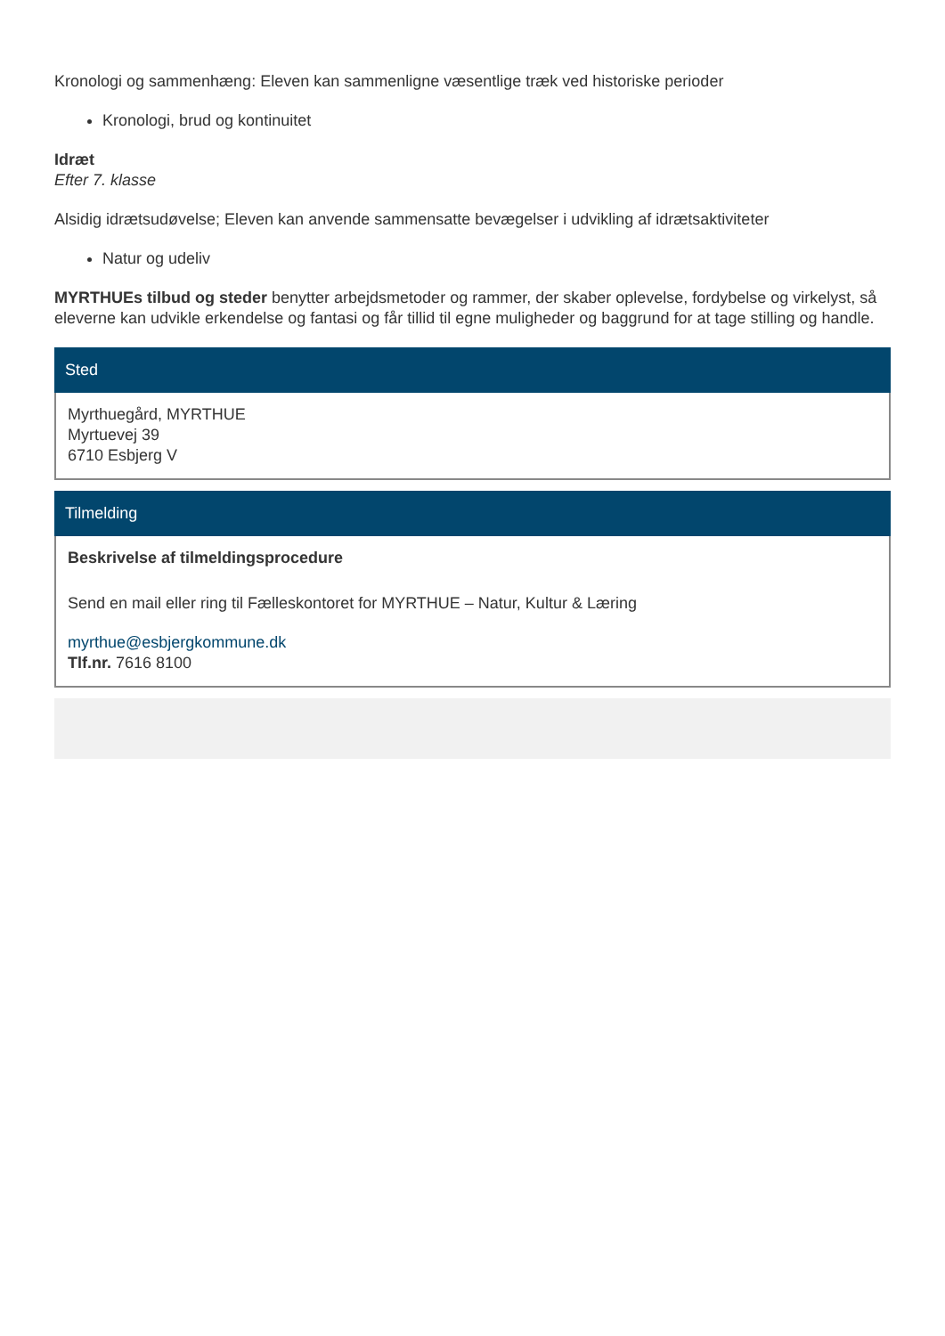Kronologi og sammenhæng: Eleven kan sammenligne væsentlige træk ved historiske perioder
Kronologi, brud og kontinuitet
Idræt
Efter 7. klasse
Alsidig idrætsudøvelse; Eleven kan anvende sammensatte bevægelser i udvikling af idrætsaktiviteter
Natur og udeliv
MYRTHUEs tilbud og steder benytter arbejdsmetoder og rammer, der skaber oplevelse, fordybelse og virkelyst, så eleverne kan udvikle erkendelse og fantasi og får tillid til egne muligheder og baggrund for at tage stilling og handle.
Sted
Myrthuegård, MYRTHUE
Myrtuevej 39
6710 Esbjerg V
Tilmelding
Beskrivelse af tilmeldingsprocedure
Send en mail eller ring til Fælleskontoret for MYRTHUE – Natur, Kultur & Læring
myrthue@esbjergkommune.dk
Tlf.nr. 7616 8100